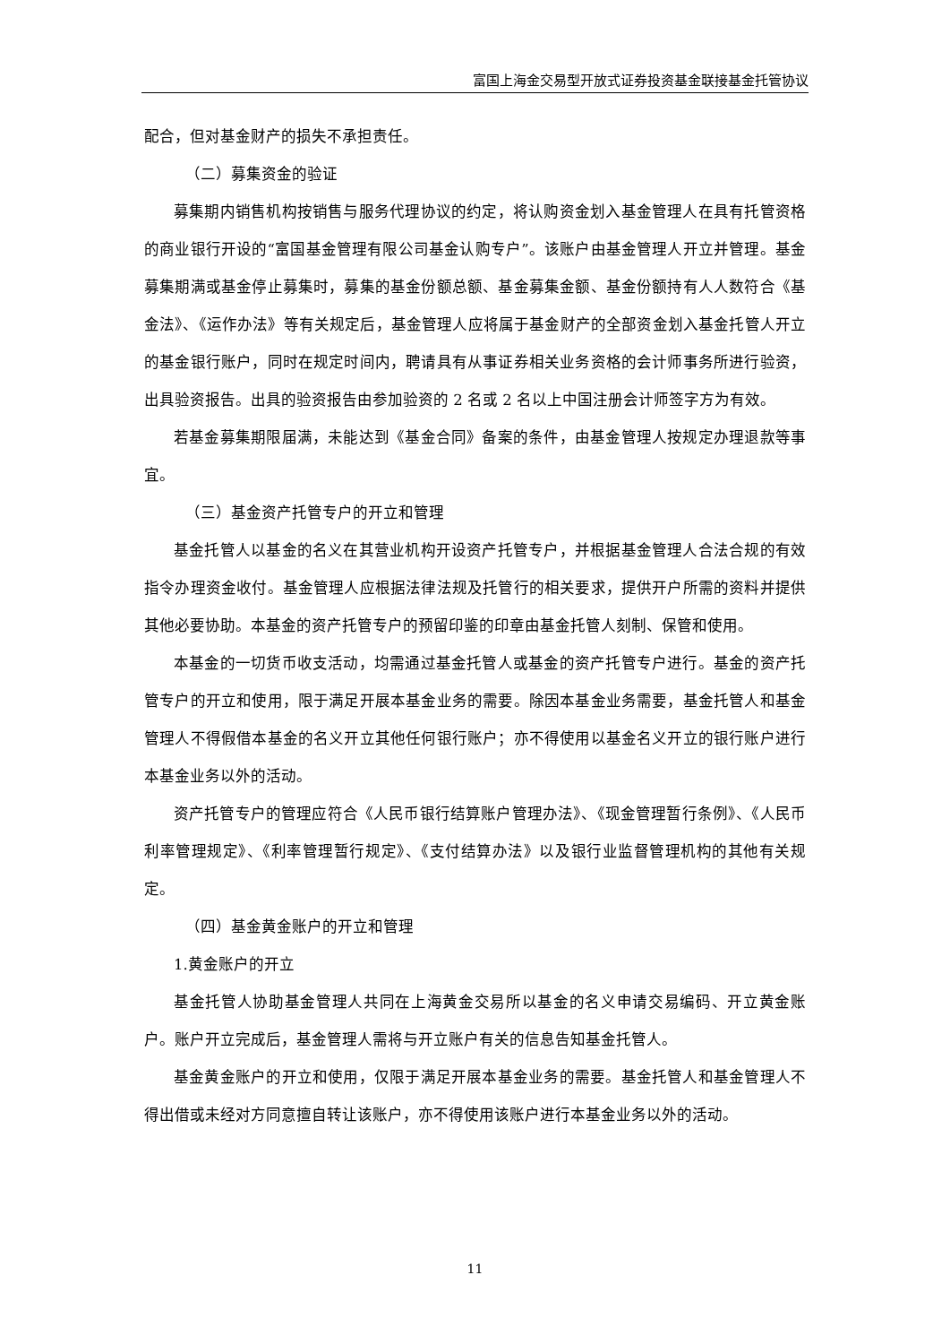富国上海金交易型开放式证券投资基金联接基金托管协议
配合，但对基金财产的损失不承担责任。
（二）募集资金的验证
募集期内销售机构按销售与服务代理协议的约定，将认购资金划入基金管理人在具有托管资格的商业银行开设的“富国基金管理有限公司基金认购专户”。该账户由基金管理人开立并管理。基金募集期满或基金停止募集时，募集的基金份额总额、基金募集金额、基金份额持有人人数符合《基金法》、《运作办法》等有关规定后，基金管理人应将属于基金财产的全部资金划入基金托管人开立的基金银行账户，同时在规定时间内，聘请具有从事证券相关业务资格的会计师事务所进行验资，出具验资报告。出具的验资报告由参加验资的 2 名或 2 名以上中国注册会计师签字方为有效。
若基金募集期限届满，未能达到《基金合同》备案的条件，由基金管理人按规定办理退款等事宜。
（三）基金资产托管专户的开立和管理
基金托管人以基金的名义在其营业机构开设资产托管专户，并根据基金管理人合法合规的有效指令办理资金收付。基金管理人应根据法律法规及托管行的相关要求，提供开户所需的资料并提供其他必要协助。本基金的资产托管专户的预留印鉴的印章由基金托管人刻制、保管和使用。
本基金的一切货币收支活动，均需通过基金托管人或基金的资产托管专户进行。基金的资产托管专户的开立和使用，限于满足开展本基金业务的需要。除因本基金业务需要，基金托管人和基金管理人不得假借本基金的名义开立其他任何银行账户；亦不得使用以基金名义开立的银行账户进行本基金业务以外的活动。
资产托管专户的管理应符合《人民币银行结算账户管理办法》、《现金管理暂行条例》、《人民币利率管理规定》、《利率管理暂行规定》、《支付结算办法》以及银行业监督管理机构的其他有关规定。
（四）基金黄金账户的开立和管理
1.黄金账户的开立
基金托管人协助基金管理人共同在上海黄金交易所以基金的名义申请交易编码、开立黄金账户。账户开立完成后，基金管理人需将与开立账户有关的信息告知基金托管人。
基金黄金账户的开立和使用，仅限于满足开展本基金业务的需要。基金托管人和基金管理人不得出借或未经对方同意擅自转让该账户，亦不得使用该账户进行本基金业务以外的活动。
11